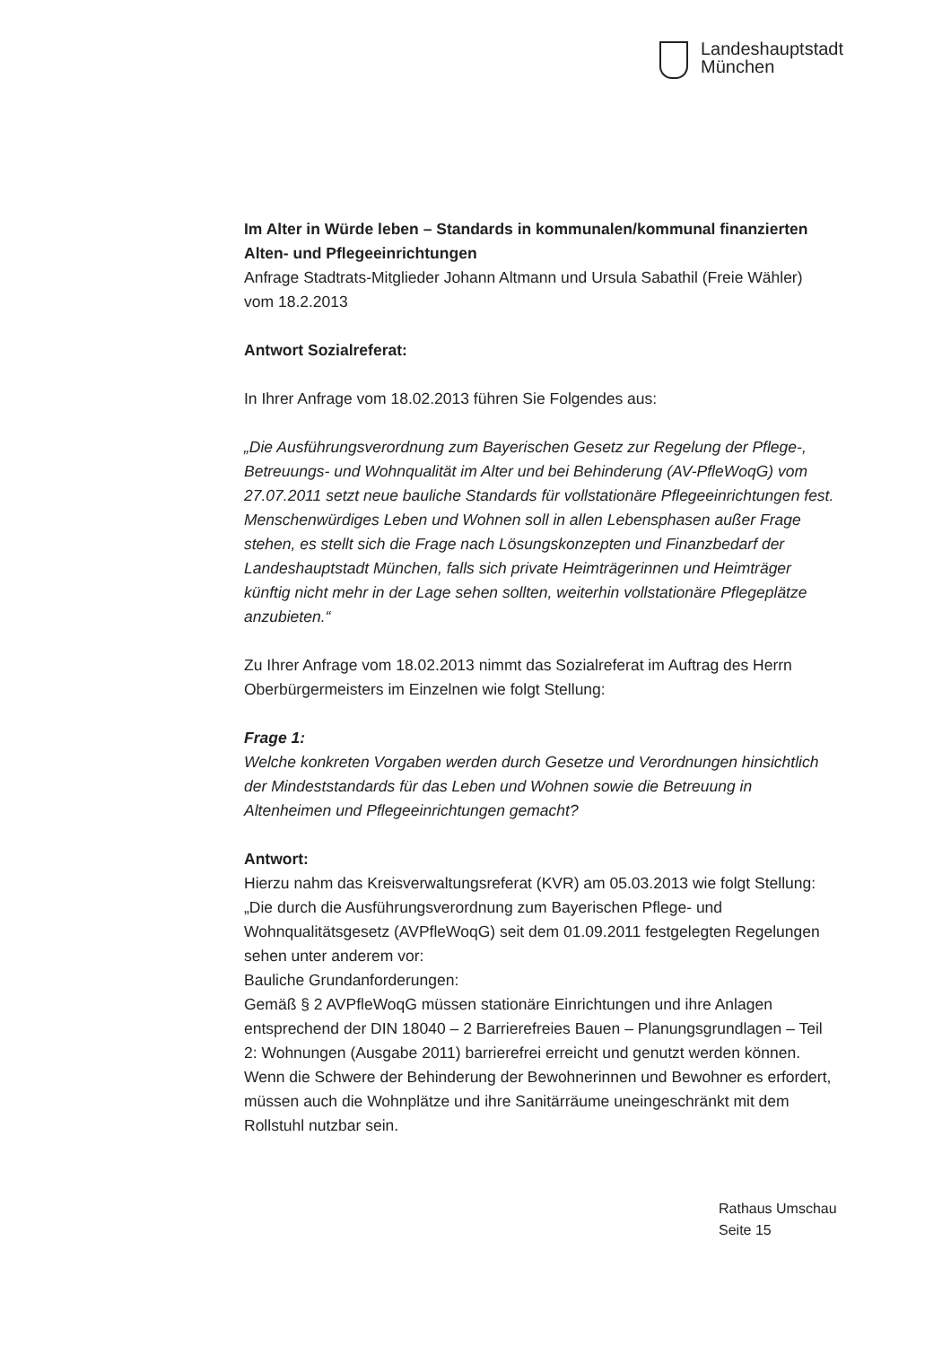Landeshauptstadt
München
Im Alter in Würde leben – Standards in kommunalen/kommunal finanzierten Alten- und Pflegeeinrichtungen
Anfrage Stadtrats-Mitglieder Johann Altmann und Ursula Sabathil (Freie Wähler) vom 18.2.2013
Antwort Sozialreferat:
In Ihrer Anfrage vom 18.02.2013 führen Sie Folgendes aus:
„Die Ausführungsverordnung zum Bayerischen Gesetz zur Regelung der Pflege-, Betreuungs- und Wohnqualität im Alter und bei Behinderung (AV-PfleWoqG) vom 27.07.2011 setzt neue bauliche Standards für vollstationäre Pflegeeinrichtungen fest. Menschenwürdiges Leben und Wohnen soll in allen Lebensphasen außer Frage stehen, es stellt sich die Frage nach Lösungskonzepten und Finanzbedarf der Landeshauptstadt München, falls sich private Heimträgerinnen und Heimträger künftig nicht mehr in der Lage sehen sollten, weiterhin vollstationäre Pflegeplätze anzubieten.“
Zu Ihrer Anfrage vom 18.02.2013 nimmt das Sozialreferat im Auftrag des Herrn Oberbürgermeisters im Einzelnen wie folgt Stellung:
Frage 1:
Welche konkreten Vorgaben werden durch Gesetze und Verordnungen hinsichtlich der Mindeststandards für das Leben und Wohnen sowie die Betreuung in Altenheimen und Pflegeeinrichtungen gemacht?
Antwort:
Hierzu nahm das Kreisverwaltungsreferat (KVR) am 05.03.2013 wie folgt Stellung:
„Die durch die Ausführungsverordnung zum Bayerischen Pflege- und Wohnqualitätsgesetz (AVPfleWoqG) seit dem 01.09.2011 festgelegten Regelungen sehen unter anderem vor:
Bauliche Grundanforderungen:
Gemäß § 2 AVPfleWoqG müssen stationäre Einrichtungen und ihre Anlagen entsprechend der DIN 18040 – 2 Barrierefreies Bauen – Planungsgrundlagen – Teil 2: Wohnungen (Ausgabe 2011) barrierefrei erreicht und genutzt werden können. Wenn die Schwere der Behinderung der Bewohnerinnen und Bewohner es erfordert, müssen auch die Wohnplätze und ihre Sanitärräume uneingeschränkt mit dem Rollstuhl nutzbar sein.
Rathaus Umschau
Seite 15